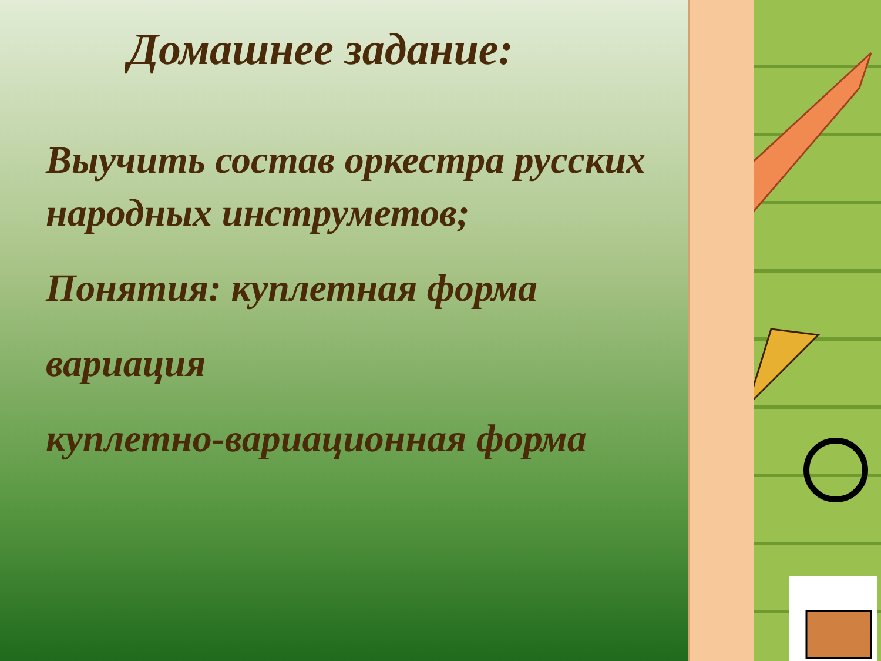Домашнее задание:
Выучить состав оркестра русских народных инструметов;
Понятия: куплетная форма
вариация
куплетно-вариационная форма